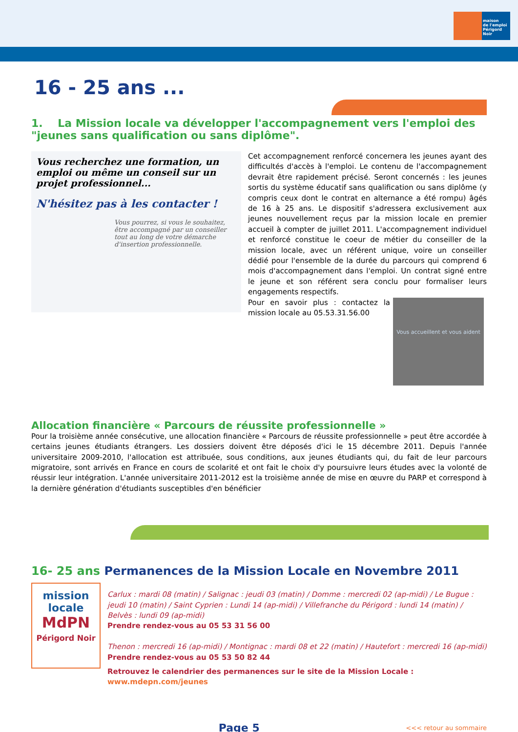maison
de l'emploi
Périgord Noir
16 - 25 ans ...
1. La Mission locale va développer l'accompagnement vers l'emploi des "jeunes sans qualification ou sans diplôme".
Vous recherchez une formation, un emploi ou même un conseil sur un projet professionnel...
N'hésitez pas à les contacter !
Vous pourrez, si vous le souhaitez, être accompagné par un conseiller tout au long de votre démarche d'insertion professionnelle.
Cet accompagnement renforcé concernera les jeunes ayant des difficultés d'accès à l'emploi. Le contenu de l'accompagnement devrait être rapidement précisé. Seront concernés : les jeunes sortis du système éducatif sans qualification ou sans diplôme (y compris ceux dont le contrat en alternance a été rompu) âgés de 16 à 25 ans. Le dispositif s'adressera exclusivement aux jeunes nouvellement reçus par la mission locale en premier accueil à compter de juillet 2011. L'accompagnement individuel et renforcé constitue le coeur de métier du conseiller de la mission locale, avec un référent unique, voire un conseiller dédié pour l'ensemble de la durée du parcours qui comprend 6 mois d'accompagnement dans l'emploi. Un contrat signé entre le jeune et son référent sera conclu pour formaliser leurs engagements respectifs.
Vous accueillent et vous aident Pour en savoir plus : contactez la mission locale au 05.53.31.56.00
Allocation financière « Parcours de réussite professionnelle »
Pour la troisième année consécutive, une allocation financière « Parcours de réussite professionnelle » peut être accordée à certains jeunes étudiants étrangers. Les dossiers doivent être déposés d'ici le 15 décembre 2011. Depuis l'année universitaire 2009-2010, l'allocation est attribuée, sous conditions, aux jeunes étudiants qui, du fait de leur parcours migratoire, sont arrivés en France en cours de scolarité et ont fait le choix d'y poursuivre leurs études avec la volonté de réussir leur intégration. L'année universitaire 2011-2012 est la troisième année de mise en œuvre du PARP et correspond à la dernière génération d'étudiants susceptibles d'en bénéficier
16- 25 ans Permanences de la Mission Locale en Novembre 2011
mission
locale
MdPN
Périgord Noir
Carlux : mardi 08 (matin) / Salignac : jeudi 03 (matin) / Domme : mercredi 02 (ap-midi) / Le Bugue : jeudi 10 (matin) / Saint Cyprien : Lundi 14 (ap-midi) / Villefranche du Périgord : lundi 14 (matin) / Belvès : lundi 09 (ap-midi)
Prendre rendez-vous au 05 53 31 56 00
Thenon : mercredi 16 (ap-midi) / Montignac : mardi 08 et 22 (matin) / Hautefort : mercredi 16 (ap-midi)
Prendre rendez-vous au 05 53 50 82 44
Retrouvez le calendrier des permanences sur le site de la Mission Locale : www.mdepn.com/jeunes
Page 5
<<< retour au sommaire